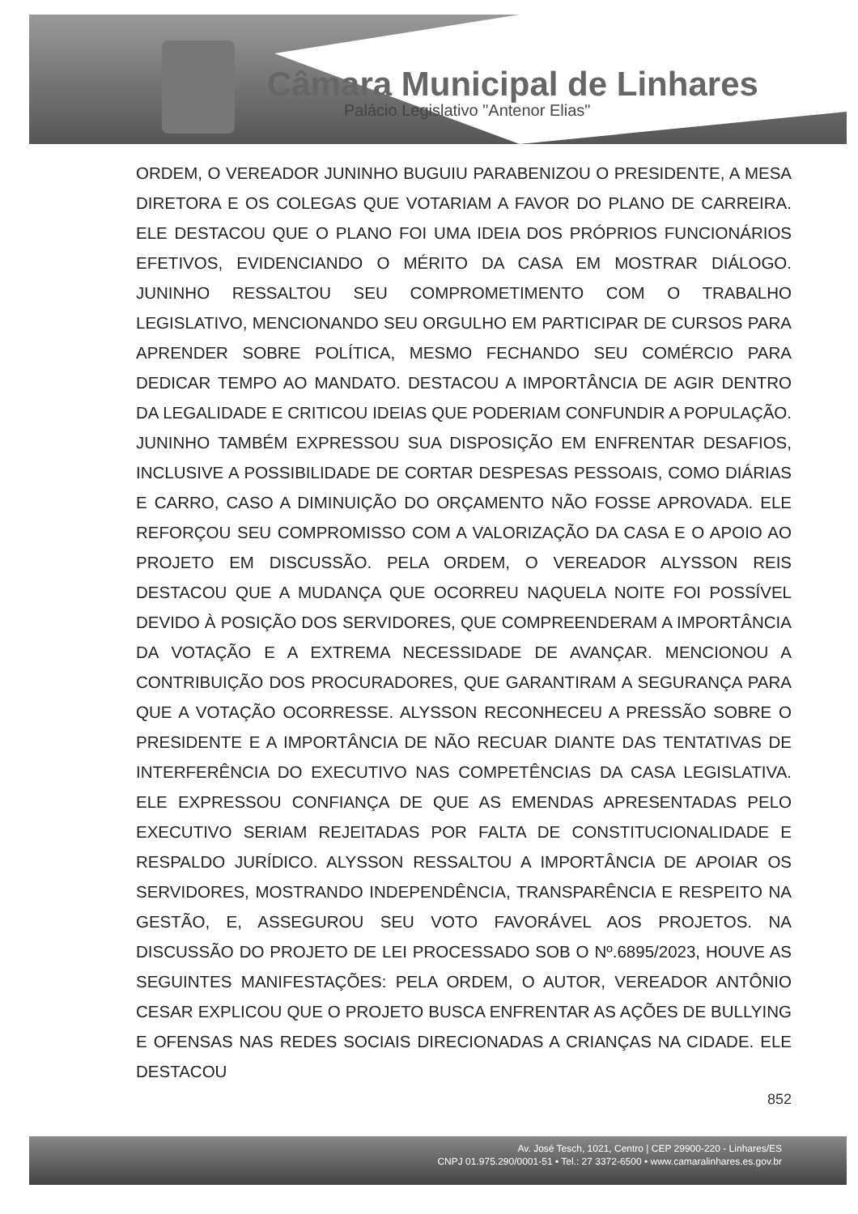Câmara Municipal de Linhares
Palácio Legislativo "Antenor Elias"
ORDEM, O VEREADOR JUNINHO BUGUIU PARABENIZOU O PRESIDENTE, A MESA DIRETORA E OS COLEGAS QUE VOTARIAM A FAVOR DO PLANO DE CARREIRA. ELE DESTACOU QUE O PLANO FOI UMA IDEIA DOS PRÓPRIOS FUNCIONÁRIOS EFETIVOS, EVIDENCIANDO O MÉRITO DA CASA EM MOSTRAR DIÁLOGO. JUNINHO RESSALTOU SEU COMPROMETIMENTO COM O TRABALHO LEGISLATIVO, MENCIONANDO SEU ORGULHO EM PARTICIPAR DE CURSOS PARA APRENDER SOBRE POLÍTICA, MESMO FECHANDO SEU COMÉRCIO PARA DEDICAR TEMPO AO MANDATO. DESTACOU A IMPORTÂNCIA DE AGIR DENTRO DA LEGALIDADE E CRITICOU IDEIAS QUE PODERIAM CONFUNDIR A POPULAÇÃO. JUNINHO TAMBÉM EXPRESSOU SUA DISPOSIÇÃO EM ENFRENTAR DESAFIOS, INCLUSIVE A POSSIBILIDADE DE CORTAR DESPESAS PESSOAIS, COMO DIÁRIAS E CARRO, CASO A DIMINUIÇÃO DO ORÇAMENTO NÃO FOSSE APROVADA. ELE REFORÇOU SEU COMPROMISSO COM A VALORIZAÇÃO DA CASA E O APOIO AO PROJETO EM DISCUSSÃO. PELA ORDEM, O VEREADOR ALYSSON REIS DESTACOU QUE A MUDANÇA QUE OCORREU NAQUELA NOITE FOI POSSÍVEL DEVIDO À POSIÇÃO DOS SERVIDORES, QUE COMPREENDERAM A IMPORTÂNCIA DA VOTAÇÃO E A EXTREMA NECESSIDADE DE AVANÇAR. MENCIONOU A CONTRIBUIÇÃO DOS PROCURADORES, QUE GARANTIRAM A SEGURANÇA PARA QUE A VOTAÇÃO OCORRESSE. ALYSSON RECONHECEU A PRESSÃO SOBRE O PRESIDENTE E A IMPORTÂNCIA DE NÃO RECUAR DIANTE DAS TENTATIVAS DE INTERFERÊNCIA DO EXECUTIVO NAS COMPETÊNCIAS DA CASA LEGISLATIVA. ELE EXPRESSOU CONFIANÇA DE QUE AS EMENDAS APRESENTADAS PELO EXECUTIVO SERIAM REJEITADAS POR FALTA DE CONSTITUCIONALIDADE E RESPALDO JURÍDICO. ALYSSON RESSALTOU A IMPORTÂNCIA DE APOIAR OS SERVIDORES, MOSTRANDO INDEPENDÊNCIA, TRANSPARÊNCIA E RESPEITO NA GESTÃO, E, ASSEGUROU SEU VOTO FAVORÁVEL AOS PROJETOS. NA DISCUSSÃO DO PROJETO DE LEI PROCESSADO SOB O Nº.6895/2023, HOUVE AS SEGUINTES MANIFESTAÇÕES: PELA ORDEM, O AUTOR, VEREADOR ANTÔNIO CESAR EXPLICOU QUE O PROJETO BUSCA ENFRENTAR AS AÇÕES DE BULLYING E OFENSAS NAS REDES SOCIAIS DIRECIONADAS A CRIANÇAS NA CIDADE. ELE DESTACOU
852
Av. José Tesch, 1021, Centro | CEP 29900-220 - Linhares/ES
CNPJ 01.975.290/0001-51 • Tel.: 27 3372-6500 • www.camaralinhares.es.gov.br